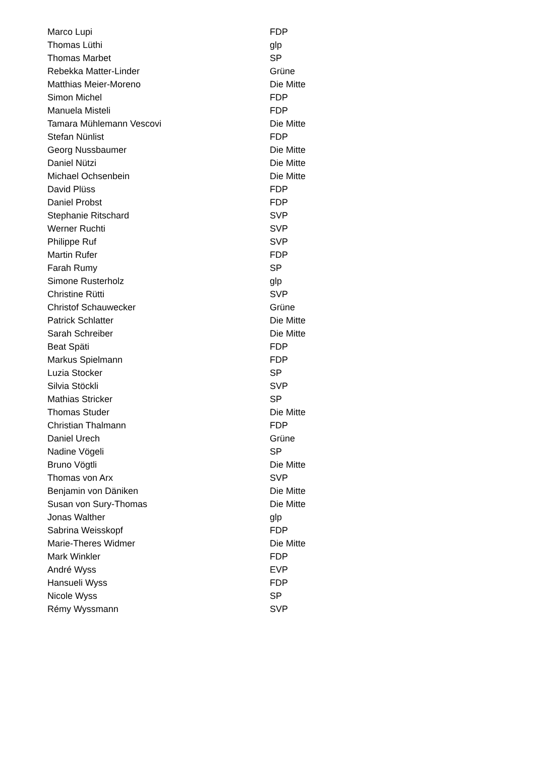| Marco Lupi | FDP |
| Thomas Lüthi | glp |
| Thomas Marbet | SP |
| Rebekka Matter-Linder | Grüne |
| Matthias Meier-Moreno | Die Mitte |
| Simon Michel | FDP |
| Manuela Misteli | FDP |
| Tamara Mühlemann Vescovi | Die Mitte |
| Stefan Nünlist | FDP |
| Georg Nussbaumer | Die Mitte |
| Daniel Nützi | Die Mitte |
| Michael Ochsenbein | Die Mitte |
| David Plüss | FDP |
| Daniel Probst | FDP |
| Stephanie Ritschard | SVP |
| Werner Ruchti | SVP |
| Philippe Ruf | SVP |
| Martin Rufer | FDP |
| Farah Rumy | SP |
| Simone Rusterholz | glp |
| Christine Rütti | SVP |
| Christof Schauwecker | Grüne |
| Patrick Schlatter | Die Mitte |
| Sarah Schreiber | Die Mitte |
| Beat Späti | FDP |
| Markus Spielmann | FDP |
| Luzia Stocker | SP |
| Silvia Stöckli | SVP |
| Mathias Stricker | SP |
| Thomas Studer | Die Mitte |
| Christian Thalmann | FDP |
| Daniel Urech | Grüne |
| Nadine Vögeli | SP |
| Bruno Vögtli | Die Mitte |
| Thomas von Arx | SVP |
| Benjamin von Däniken | Die Mitte |
| Susan von Sury-Thomas | Die Mitte |
| Jonas Walther | glp |
| Sabrina Weisskopf | FDP |
| Marie-Theres Widmer | Die Mitte |
| Mark Winkler | FDP |
| André Wyss | EVP |
| Hansueli Wyss | FDP |
| Nicole Wyss | SP |
| Rémy Wyssmann | SVP |